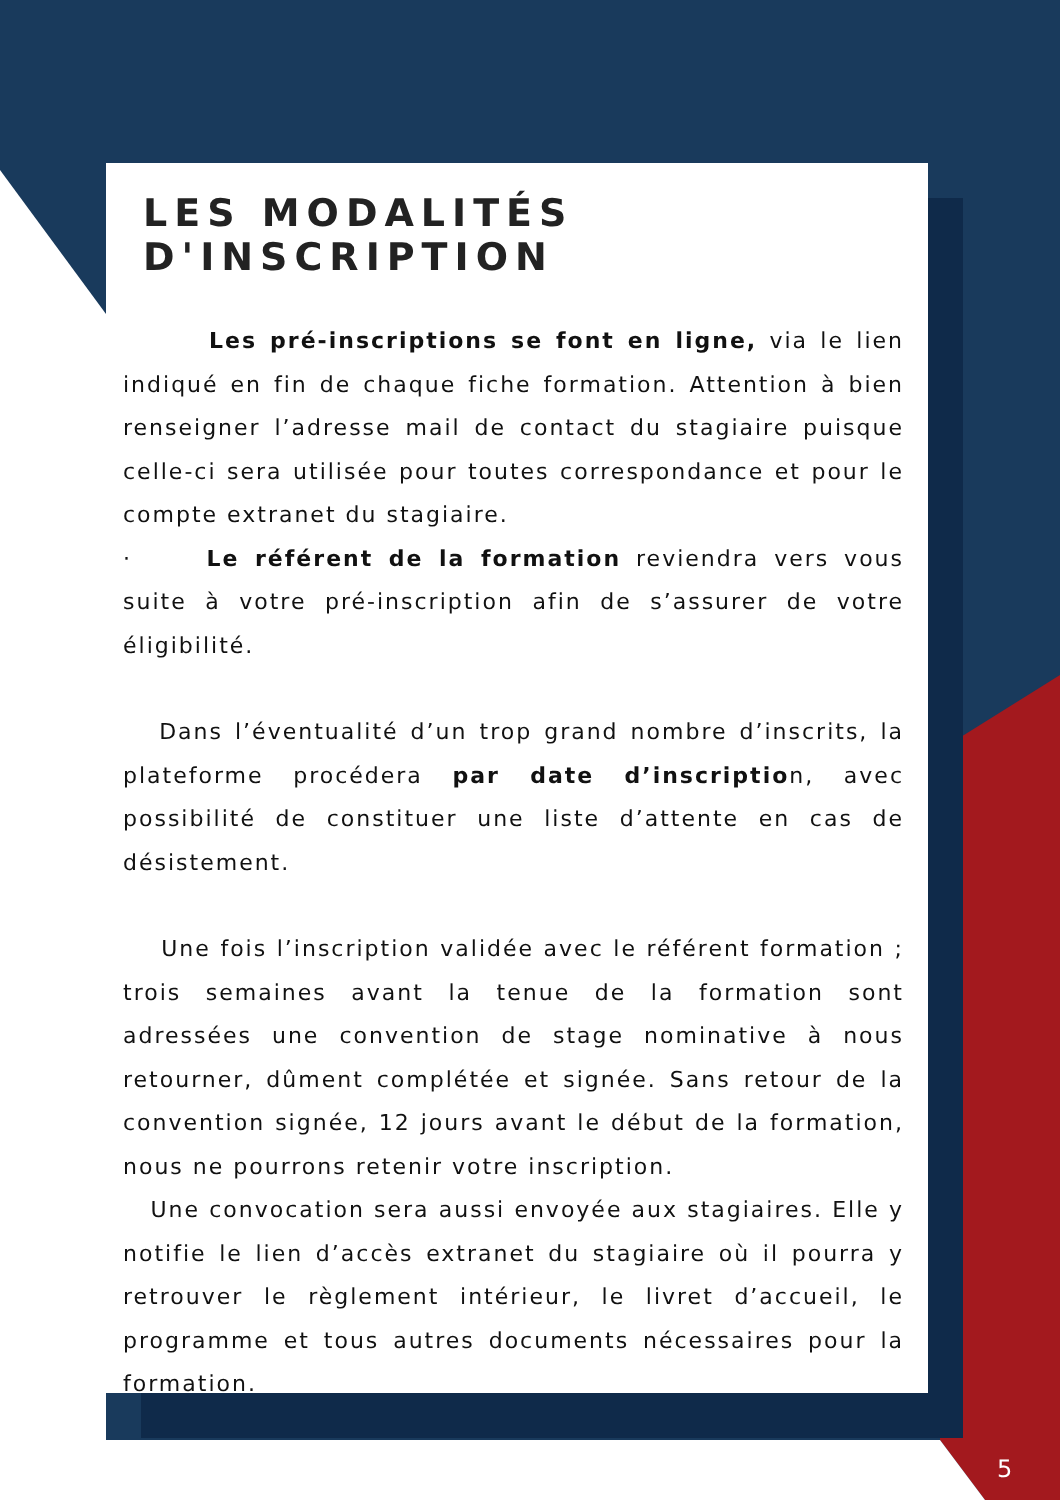LES MODALITÉS D'INSCRIPTION
Les pré-inscriptions se font en ligne, via le lien indiqué en fin de chaque fiche formation. Attention à bien renseigner l’adresse mail de contact du stagiaire puisque celle-ci sera utilisée pour toutes correspondance et pour le compte extranet du stagiaire.
· Le référent de la formation reviendra vers vous suite à votre pré-inscription afin de s’assurer de votre éligibilité.
Dans l’éventualité d’un trop grand nombre d’inscrits, la plateforme procédera par date d’inscription, avec possibilité de constituer une liste d’attente en cas de désistement.
Une fois l’inscription validée avec le référent formation ; trois semaines avant la tenue de la formation sont adressées une convention de stage nominative à nous retourner, dûment complétée et signée. Sans retour de la convention signée, 12 jours avant le début de la formation, nous ne pourrons retenir votre inscription.
Une convocation sera aussi envoyée aux stagiaires. Elle y notifie le lien d’accès extranet du stagiaire où il pourra y retrouver le règlement intérieur, le livret d’accueil, le programme et tous autres documents nécessaires pour la formation.
5